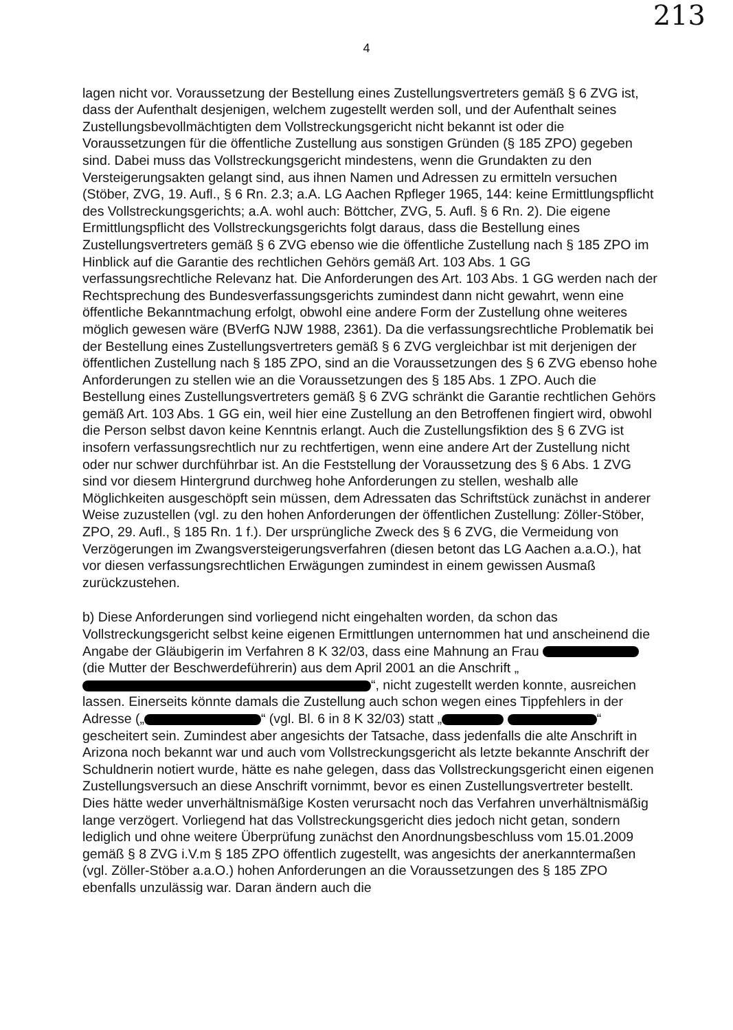213
4
lagen nicht vor. Voraussetzung der Bestellung eines Zustellungsvertreters gemäß § 6 ZVG ist, dass der Aufenthalt desjenigen, welchem zugestellt werden soll, und der Aufenthalt seines Zustellungsbevollmächtigten dem Vollstreckungsgericht nicht bekannt ist oder die Voraussetzungen für die öffentliche Zustellung aus sonstigen Gründen (§ 185 ZPO) gegeben sind. Dabei muss das Vollstreckungsgericht mindestens, wenn die Grundakten zu den Versteigerungsakten gelangt sind, aus ihnen Namen und Adressen zu ermitteln versuchen (Stöber, ZVG, 19. Aufl., § 6 Rn. 2.3; a.A. LG Aachen Rpfleger 1965, 144: keine Ermittlungspflicht des Vollstreckungsgerichts; a.A. wohl auch: Böttcher, ZVG, 5. Aufl. § 6 Rn. 2). Die eigene Ermittlungspflicht des Vollstreckungsgerichts folgt daraus, dass die Bestellung eines Zustellungsvertreters gemäß § 6 ZVG ebenso wie die öffentliche Zustellung nach § 185 ZPO im Hinblick auf die Garantie des rechtlichen Gehörs gemäß Art. 103 Abs. 1 GG verfassungsrechtliche Relevanz hat. Die Anforderungen des Art. 103 Abs. 1 GG werden nach der Rechtsprechung des Bundesverfassungsgerichts zumindest dann nicht gewahrt, wenn eine öffentliche Bekanntmachung erfolgt, obwohl eine andere Form der Zustellung ohne weiteres möglich gewesen wäre (BVerfG NJW 1988, 2361). Da die verfassungsrechtliche Problematik bei der Bestellung eines Zustellungsvertreters gemäß § 6 ZVG vergleichbar ist mit derjenigen der öffentlichen Zustellung nach § 185 ZPO, sind an die Voraussetzungen des § 6 ZVG ebenso hohe Anforderungen zu stellen wie an die Voraussetzungen des § 185 Abs. 1 ZPO. Auch die Bestellung eines Zustellungsvertreters gemäß § 6 ZVG schränkt die Garantie rechtlichen Gehörs gemäß Art. 103 Abs. 1 GG ein, weil hier eine Zustellung an den Betroffenen fingiert wird, obwohl die Person selbst davon keine Kenntnis erlangt. Auch die Zustellungsfiktion des § 6 ZVG ist insofern verfassungsrechtlich nur zu rechtfertigen, wenn eine andere Art der Zustellung nicht oder nur schwer durchführbar ist. An die Feststellung der Voraussetzung des § 6 Abs. 1 ZVG sind vor diesem Hintergrund durchweg hohe Anforderungen zu stellen, weshalb alle Möglichkeiten ausgeschöpft sein müssen, dem Adressaten das Schriftstück zunächst in anderer Weise zuzustellen (vgl. zu den hohen Anforderungen der öffentlichen Zustellung: Zöller-Stöber, ZPO, 29. Aufl., § 185 Rn. 1 f.). Der ursprüngliche Zweck des § 6 ZVG, die Vermeidung von Verzögerungen im Zwangsversteigerungsverfahren (diesen betont das LG Aachen a.a.O.), hat vor diesen verfassungsrechtlichen Erwägungen zumindest in einem gewissen Ausmaß zurückzustehen.
b) Diese Anforderungen sind vorliegend nicht eingehalten worden, da schon das Vollstreckungsgericht selbst keine eigenen Ermittlungen unternommen hat und anscheinend die Angabe der Gläubigerin im Verfahren 8 K 32/03, dass eine Mahnung an Frau (die Mutter der Beschwerdeführerin) aus dem April 2001 an die Anschrift „ “, nicht zugestellt werden konnte, ausreichen lassen. Einerseits könnte damals die Zustellung auch schon wegen eines Tippfehlers in der Adresse („ “ (vgl. Bl. 6 in 8 K 32/03) statt „ “ gescheitert sein. Zumindest aber angesichts der Tatsache, dass jedenfalls die alte Anschrift in Arizona noch bekannt war und auch vom Vollstreckungsgericht als letzte bekannte Anschrift der Schuldnerin notiert wurde, hätte es nahe gelegen, dass das Vollstreckungsgericht einen eigenen Zustellungsversuch an diese Anschrift vornimmt, bevor es einen Zustellungsvertreter bestellt. Dies hätte weder unverhältnismäßige Kosten verursacht noch das Verfahren unverhältnismäßig lange verzögert. Vorliegend hat das Vollstreckungsgericht dies jedoch nicht getan, sondern lediglich und ohne weitere Überprüfung zunächst den Anordnungsbeschluss vom 15.01.2009 gemäß § 8 ZVG i.V.m § 185 ZPO öffentlich zugestellt, was angesichts der anerkanntermaßen (vgl. Zöller-Stöber a.a.O.) hohen Anforderungen an die Voraussetzungen des § 185 ZPO ebenfalls unzulässig war. Daran ändern auch die